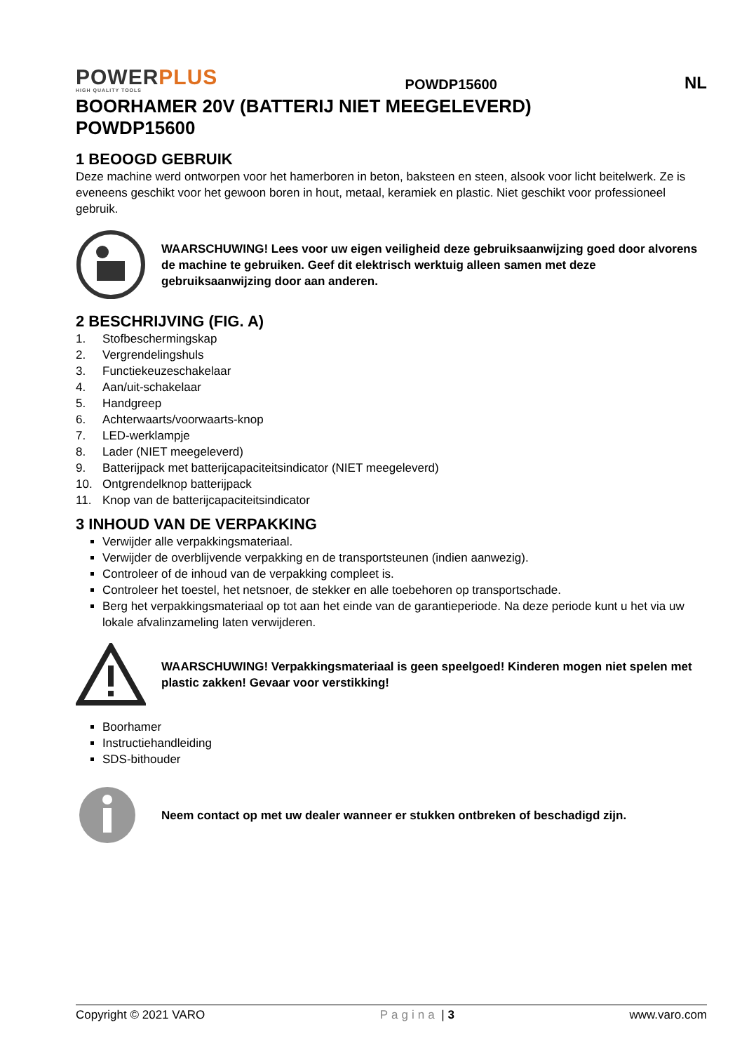POWER PLUS
HIGH QUALITY TOOLS
POWDP15600 NL
BOORHAMER 20V (BATTERIJ NIET MEEGELEVERD)
POWDP15600
1 BEOOGD GEBRUIK
Deze machine werd ontworpen voor het hamerboren in beton, baksteen en steen, alsook voor licht beitelwerk. Ze is eveneens geschikt voor het gewoon boren in hout, metaal, keramiek en plastic. Niet geschikt voor professioneel gebruik.
WAARSCHUWING! Lees voor uw eigen veiligheid deze gebruiksaanwijzing goed door alvorens de machine te gebruiken. Geef dit elektrisch werktuig alleen samen met deze gebruiksaanwijzing door aan anderen.
2 BESCHRIJVING (FIG. A)
1. Stofbeschermingskap
2. Vergrendelingshuls
3. Functiekeuzeschakelaar
4. Aan/uit-schakelaar
5. Handgreep
6. Achterwaarts/voorwaarts-knop
7. LED-werklampje
8. Lader (NIET meegeleverd)
9. Batterijpack met batterijcapaciteitsindicator (NIET meegeleverd)
10. Ontgrendelknop batterijpack
11. Knop van de batterijcapaciteitsindicator
3 INHOUD VAN DE VERPAKKING
Verwijder alle verpakkingsmateriaal.
Verwijder de overblijvende verpakking en de transportsteunen (indien aanwezig).
Controleer of de inhoud van de verpakking compleet is.
Controleer het toestel, het netsnoer, de stekker en alle toebehoren op transportschade.
Berg het verpakkingsmateriaal op tot aan het einde van de garantieperiode. Na deze periode kunt u het via uw lokale afvalinzameling laten verwijderen.
WAARSCHUWING! Verpakkingsmateriaal is geen speelgoed! Kinderen mogen niet spelen met plastic zakken! Gevaar voor verstikking!
Boorhamer
Instructiehandleiding
SDS-bithouder
Neem contact op met uw dealer wanneer er stukken ontbreken of beschadigd zijn.
Copyright © 2021 VARO Pagina | 3 www.varo.com